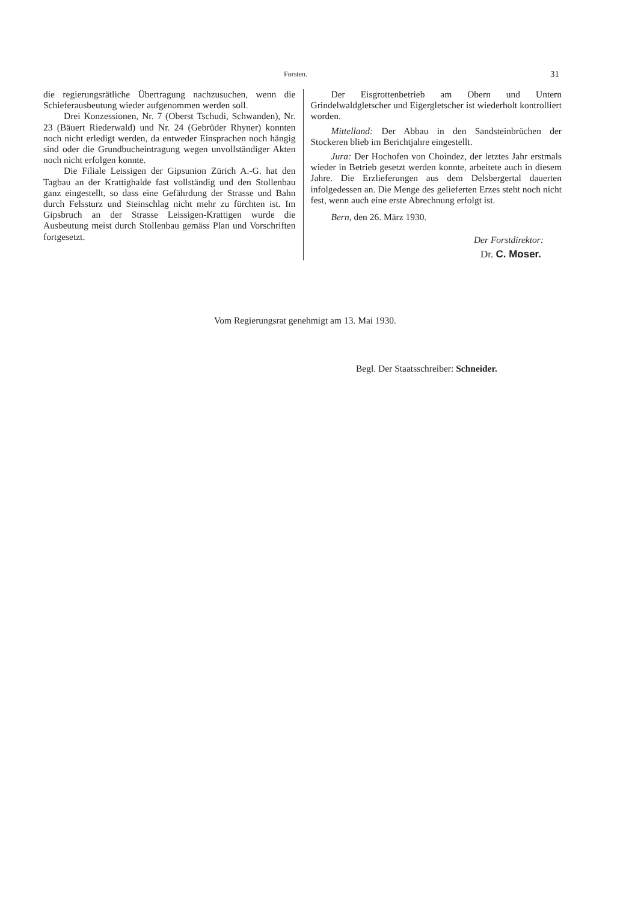Forsten. 31
die regierungsrätliche Übertragung nachzusuchen, wenn die Schieferausbeutung wieder aufgenommen werden soll.
Drei Konzessionen, Nr. 7 (Oberst Tschudi, Schwanden), Nr. 23 (Bäuert Riederwald) und Nr. 24 (Gebrüder Rhyner) konnten noch nicht erledigt werden, da entweder Einsprachen noch hängig sind oder die Grundbucheintragung wegen unvollständiger Akten noch nicht erfolgen konnte.
Die Filiale Leissigen der Gipsunion Zürich A.-G. hat den Tagbau an der Krattighalde fast vollständig und den Stollenbau ganz eingestellt, so dass eine Gefährdung der Strasse und Bahn durch Felssturz und Steinschlag nicht mehr zu fürchten ist. Im Gipsbruch an der Strasse Leissigen-Krattigen wurde die Ausbeutung meist durch Stollenbau gemäss Plan und Vorschriften fortgesetzt.
Der Eisgrottenbetrieb am Obern und Untern Grindelwaldgletscher und Eigergletscher ist wiederholt kontrolliert worden.
Mittelland: Der Abbau in den Sandsteinbrüchen der Stockeren blieb im Berichtjahre eingestellt.
Jura: Der Hochofen von Choindez, der letztes Jahr erstmals wieder in Betrieb gesetzt werden konnte, arbeitete auch in diesem Jahre. Die Erzlieferungen aus dem Delsbergertal dauerten infolgedessen an. Die Menge des gelieferten Erzes steht noch nicht fest, wenn auch eine erste Abrechnung erfolgt ist.
Bern, den 26. März 1930.
Der Forstdirektor:
Dr. C. Moser.
Vom Regierungsrat genehmigt am 13. Mai 1930.
Begl. Der Staatsschreiber: Schneider.